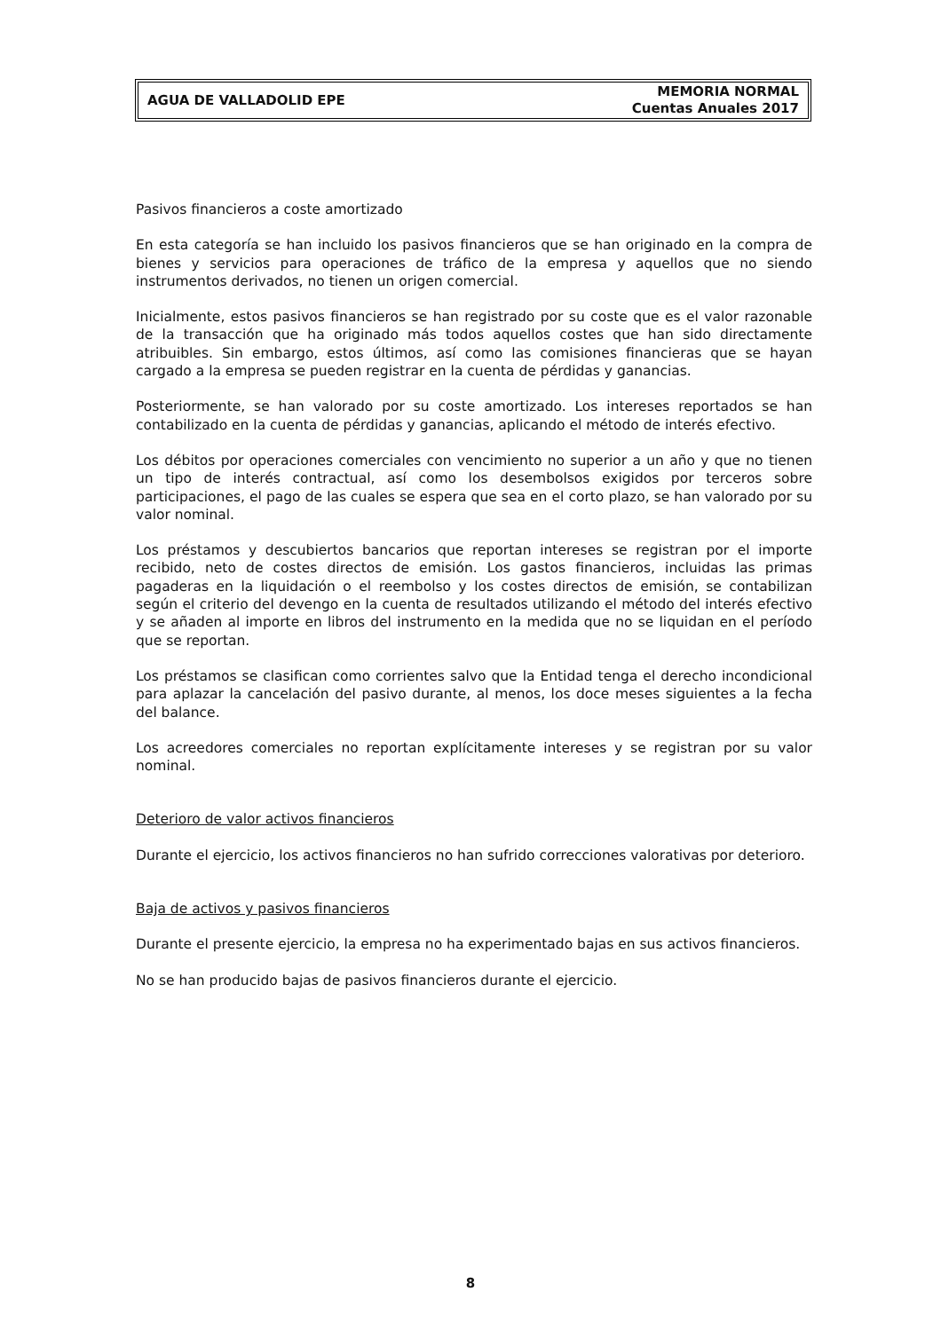AGUA DE VALLADOLID EPE
MEMORIA NORMAL
Cuentas Anuales 2017
Pasivos financieros a coste amortizado
En esta categoría se han incluido los pasivos financieros que se han originado en la compra de bienes y servicios para operaciones de tráfico de la empresa y aquellos que no siendo instrumentos derivados, no tienen un origen comercial.
Inicialmente, estos pasivos financieros se han registrado por su coste que es el valor razonable de la transacción que ha originado más todos aquellos costes que han sido directamente atribuibles. Sin embargo, estos últimos, así como las comisiones financieras que se hayan cargado a la empresa se pueden registrar en la cuenta de pérdidas y ganancias.
Posteriormente, se han valorado por su coste amortizado. Los intereses reportados se han contabilizado en la cuenta de pérdidas y ganancias, aplicando el método de interés efectivo.
Los débitos por operaciones comerciales con vencimiento no superior a un año y que no tienen un tipo de interés contractual, así como los desembolsos exigidos por terceros sobre participaciones, el pago de las cuales se espera que sea en el corto plazo, se han valorado por su valor nominal.
Los préstamos y descubiertos bancarios que reportan intereses se registran por el importe recibido, neto de costes directos de emisión. Los gastos financieros, incluidas las primas pagaderas en la liquidación o el reembolso y los costes directos de emisión, se contabilizan según el criterio del devengo en la cuenta de resultados utilizando el método del interés efectivo y se añaden al importe en libros del instrumento en la medida que no se liquidan en el período que se reportan.
Los préstamos se clasifican como corrientes salvo que la Entidad tenga el derecho incondicional para aplazar la cancelación del pasivo durante, al menos, los doce meses siguientes a la fecha del balance.
Los acreedores comerciales no reportan explícitamente intereses y se registran por su valor nominal.
Deterioro de valor activos financieros
Durante el ejercicio, los activos financieros no han sufrido correcciones valorativas por deterioro.
Baja de activos y pasivos financieros
Durante el presente ejercicio, la empresa no ha experimentado bajas en sus activos financieros.
No se han producido bajas de pasivos financieros durante el ejercicio.
8